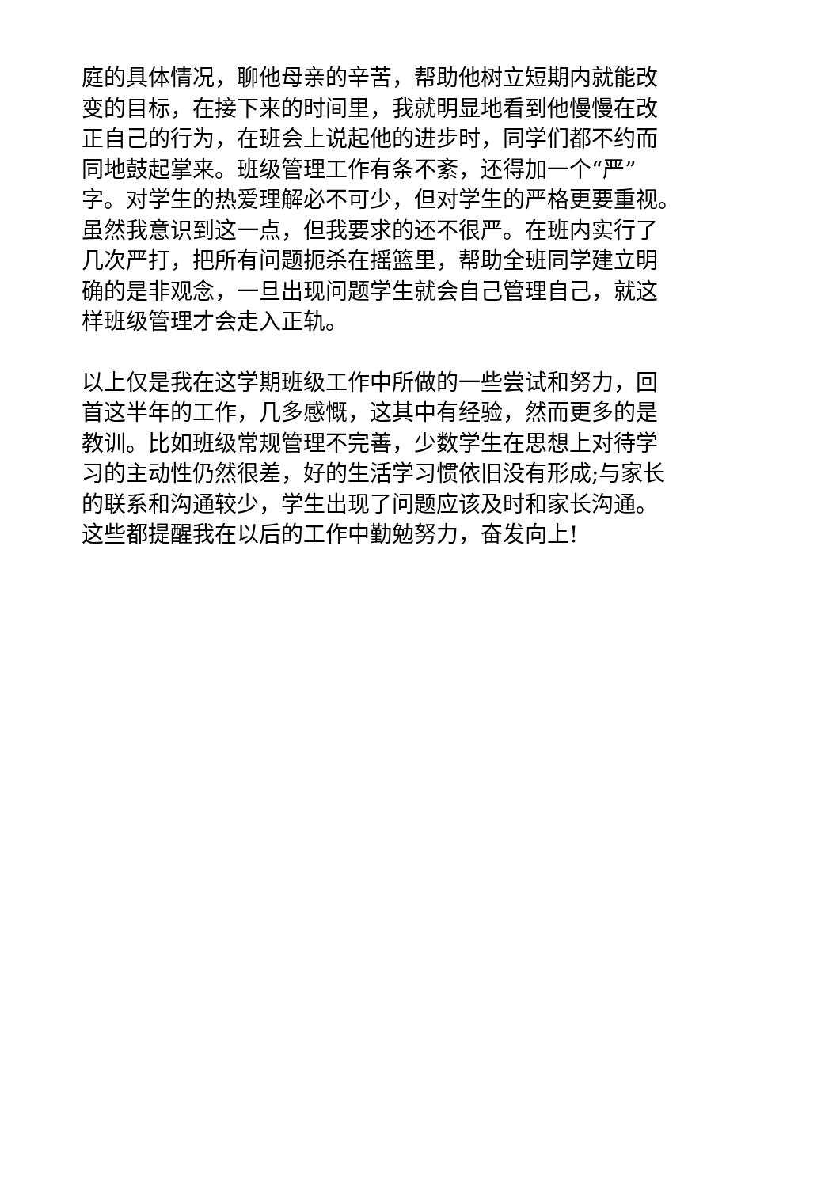庭的具体情况，聊他母亲的辛苦，帮助他树立短期内就能改
变的目标，在接下来的时间里，我就明显地看到他慢慢在改
正自己的行为，在班会上说起他的进步时，同学们都不约而
同地鼓起掌来。班级管理工作有条不紊，还得加一个“严”
字。对学生的热爱理解必不可少，但对学生的严格更要重视。
虽然我意识到这一点，但我要求的还不很严。在班内实行了
几次严打，把所有问题扼杀在摇篮里，帮助全班同学建立明
确的是非观念，一旦出现问题学生就会自己管理自己，就这
样班级管理才会走入正轨。
以上仅是我在这学期班级工作中所做的一些尝试和努力，回
首这半年的工作，几多感慨，这其中有经验，然而更多的是
教训。比如班级常规管理不完善，少数学生在思想上对待学
习的主动性仍然很差，好的生活学习惯依旧没有形成;与家长
的联系和沟通较少，学生出现了问题应该及时和家长沟通。
这些都提醒我在以后的工作中勤勉努力，奋发向上!